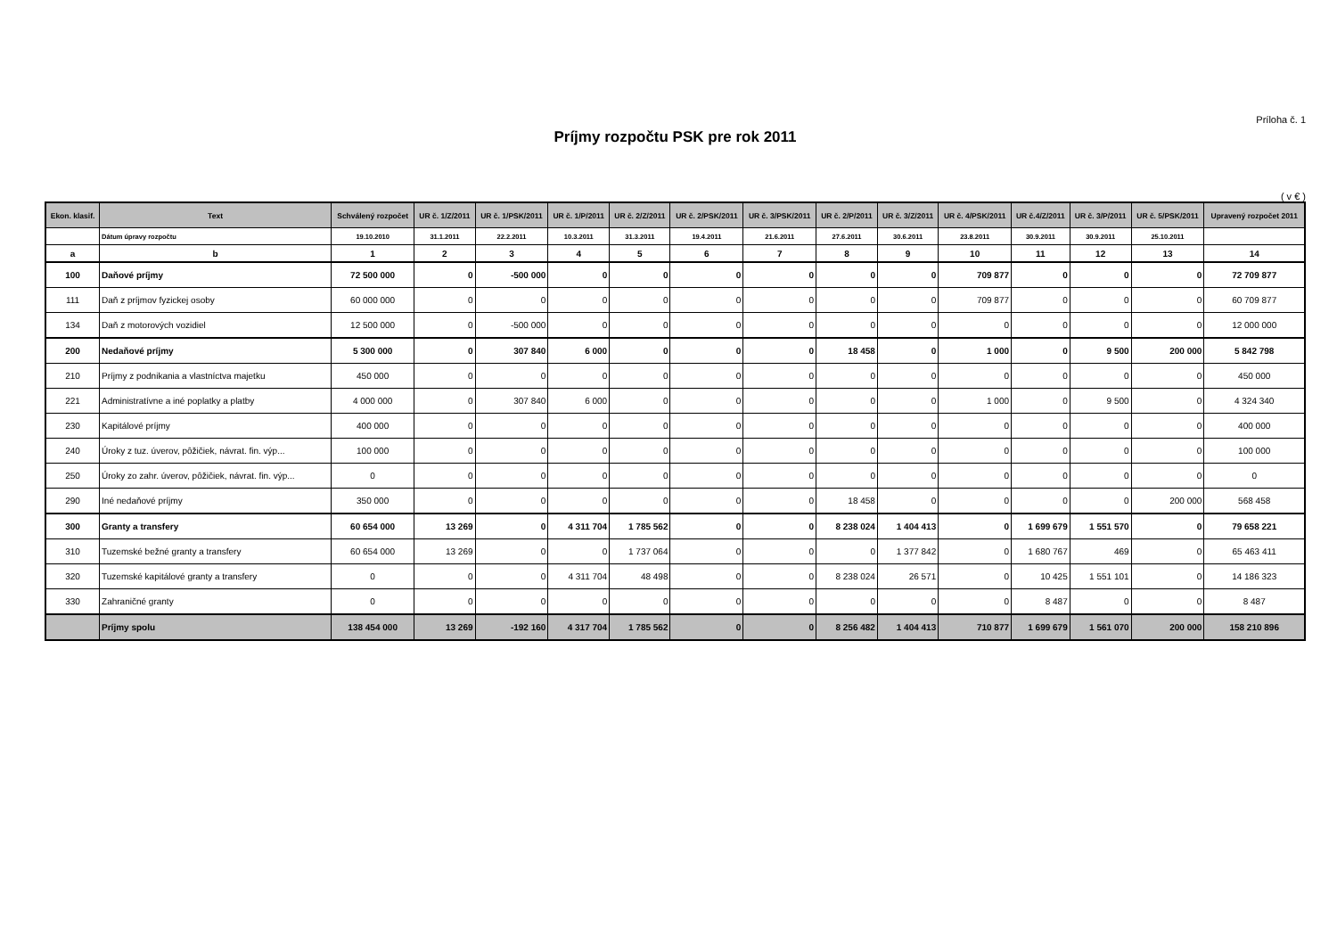Príloha č. 1
Príjmy rozpočtu PSK pre rok 2011
( v € )
| Ekon. klasif. | Text | Schválený rozpočet | UR č. 1/Z/2011 | UR č. 1/PSK/2011 | UR č. 1/P/2011 | UR č. 2/Z/2011 | UR č. 2/PSK/2011 | UR č. 3/PSK/2011 | UR č. 2/P/2011 | UR č. 3/Z/2011 | UR č. 4/PSK/2011 | UR č.4/Z/2011 | UR č. 3/P/2011 | UR č. 5/PSK/2011 | Upravený rozpočet 2011 |
| --- | --- | --- | --- | --- | --- | --- | --- | --- | --- | --- | --- | --- | --- | --- | --- |
| | Dátum úpravy rozpočtu | 19.10.2010 | 31.1.2011 | 22.2.2011 | 10.3.2011 | 31.3.2011 | 19.4.2011 | 21.6.2011 | 27.6.2011 | 30.6.2011 | 23.8.2011 | 30.9.2011 | 30.9.2011 | 25.10.2011 | |
| a | b | 1 | 2 | 3 | 4 | 5 | 6 | 7 | 8 | 9 | 10 | 11 | 12 | 13 | 14 |
| 100 | Daňové príjmy | 72 500 000 | 0 | -500 000 | 0 | 0 | 0 | 0 | 0 | 0 | 709 877 | 0 | 0 | 0 | 72 709 877 |
| 111 | Daň z príjmov fyzickej osoby | 60 000 000 | 0 | 0 | 0 | 0 | 0 | 0 | 0 | 0 | 709 877 | 0 | 0 | 0 | 60 709 877 |
| 134 | Daň z motorových vozidiel | 12 500 000 | 0 | -500 000 | 0 | 0 | 0 | 0 | 0 | 0 | 0 | 0 | 0 | 0 | 12 000 000 |
| 200 | Nedaňové príjmy | 5 300 000 | 0 | 307 840 | 6 000 | 0 | 0 | 0 | 18 458 | 0 | 1 000 | 0 | 9 500 | 200 000 | 5 842 798 |
| 210 | Príjmy z podnikania a vlastníctva majetku | 450 000 | 0 | 0 | 0 | 0 | 0 | 0 | 0 | 0 | 0 | 0 | 0 | 0 | 450 000 |
| 221 | Administratívne a iné poplatky a platby | 4 000 000 | 0 | 307 840 | 6 000 | 0 | 0 | 0 | 0 | 0 | 1 000 | 0 | 9 500 | 0 | 4 324 340 |
| 230 | Kapitálové príjmy | 400 000 | 0 | 0 | 0 | 0 | 0 | 0 | 0 | 0 | 0 | 0 | 0 | 0 | 400 000 |
| 240 | Úroky z tuz. úverov, pôžičiek, návrat. fin. výp... | 100 000 | 0 | 0 | 0 | 0 | 0 | 0 | 0 | 0 | 0 | 0 | 0 | 0 | 100 000 |
| 250 | Úroky zo zahr. úverov, pôžičiek, návrat. fin. výp... | 0 | 0 | 0 | 0 | 0 | 0 | 0 | 0 | 0 | 0 | 0 | 0 | 0 | 0 |
| 290 | Iné nedaňové príjmy | 350 000 | 0 | 0 | 0 | 0 | 0 | 0 | 18 458 | 0 | 0 | 0 | 0 | 200 000 | 568 458 |
| 300 | Granty a transfery | 60 654 000 | 13 269 | 0 | 4 311 704 | 1 785 562 | 0 | 0 | 8 238 024 | 1 404 413 | 0 | 1 699 679 | 1 551 570 | 0 | 79 658 221 |
| 310 | Tuzemské bežné granty a transfery | 60 654 000 | 13 269 | 0 | 0 | 1 737 064 | 0 | 0 | 0 | 1 377 842 | 0 | 1 680 767 | 469 | 0 | 65 463 411 |
| 320 | Tuzemské kapitálové granty a transfery | 0 | 0 | 0 | 4 311 704 | 48 498 | 0 | 0 | 8 238 024 | 26 571 | 0 | 10 425 | 1 551 101 | 0 | 14 186 323 |
| 330 | Zahraničné granty | 0 | 0 | 0 | 0 | 0 | 0 | 0 | 0 | 0 | 0 | 8 487 | 0 | 0 | 8 487 |
| | Príjmy spolu | 138 454 000 | 13 269 | -192 160 | 4 317 704 | 1 785 562 | 0 | 0 | 8 256 482 | 1 404 413 | 710 877 | 1 699 679 | 1 561 070 | 200 000 | 158 210 896 |